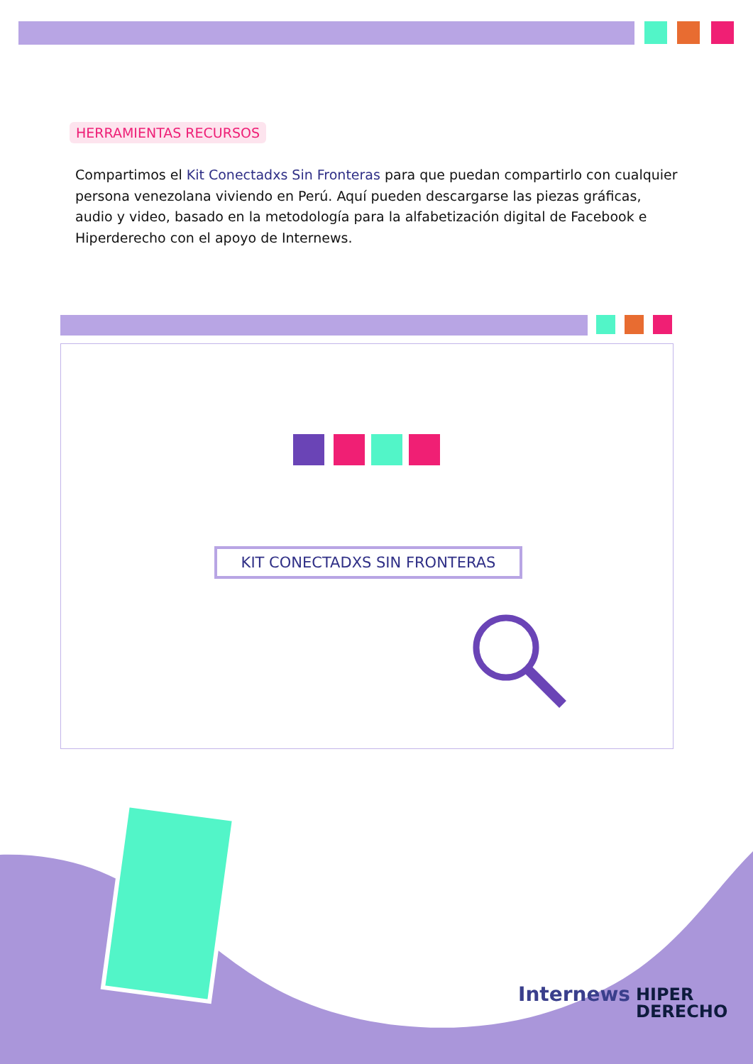HERRAMIENTAS RECURSOS
Compartimos el Kit Conectadxs Sin Fronteras para que puedan compartirlo con cualquier persona venezolana viviendo en Perú. Aquí pueden descargarse las piezas gráficas, audio y video, basado en la metodología para la alfabetización digital de Facebook e Hiperderecho con el apoyo de Internews.
KIT CONECTADXS SIN FRONTERAS
Internews
HIPER
DERECHO